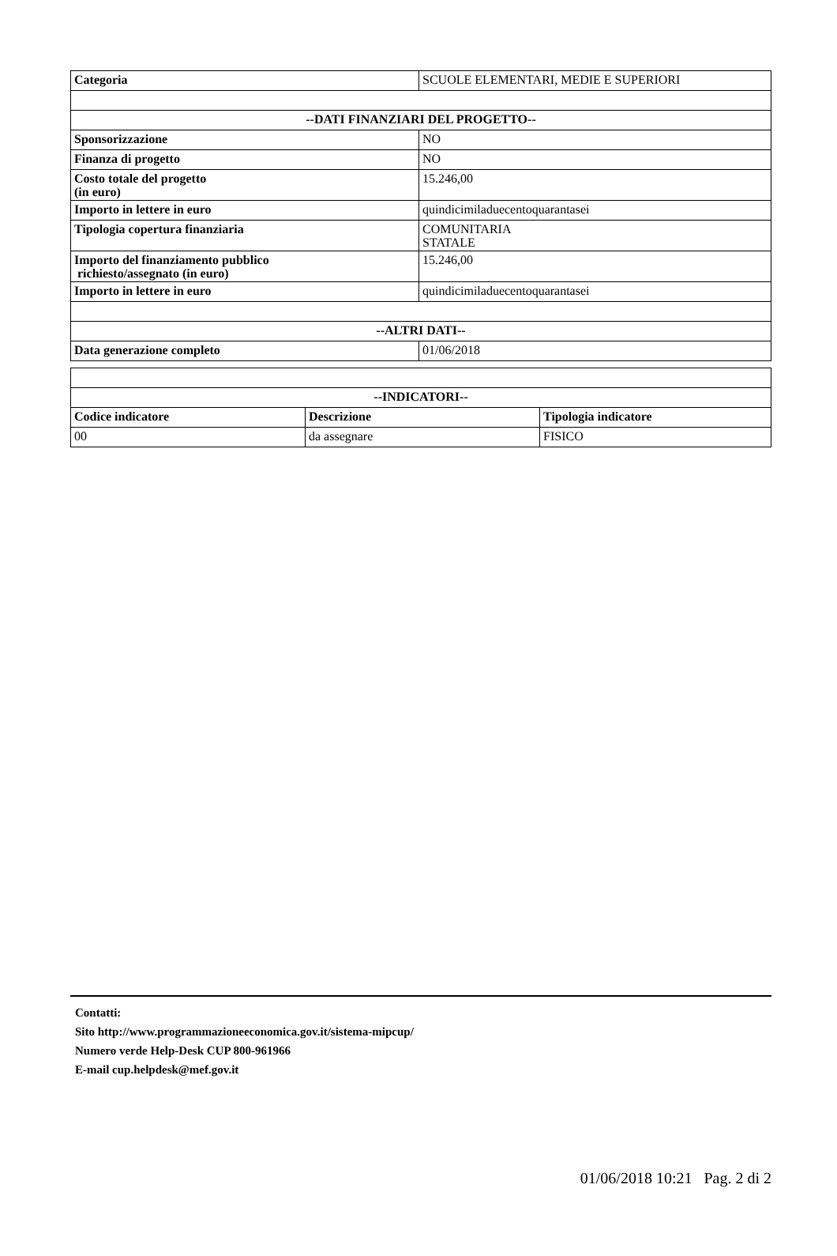| Categoria | SCUOLE ELEMENTARI, MEDIE E SUPERIORI |
| --DATI FINANZIARI DEL PROGETTO-- | |
| Sponsorizzazione | NO |
| Finanza di progetto | NO |
| Costo totale del progetto (in euro) | 15.246,00 |
| Importo in lettere in euro | quindicimiladuecentoquarantasei |
| Tipologia copertura finanziaria | COMUNITARIA STATALE |
| Importo del finanziamento pubblico richiesto/assegnato (in euro) | 15.246,00 |
| Importo in lettere in euro | quindicimiladuecentoquarantasei |
| --ALTRI DATI-- | |
| Data generazione completo | 01/06/2018 |
| --INDICATORI-- | | |
| --- | --- | --- |
| Codice indicatore | Descrizione | Tipologia indicatore |
| 00 | da assegnare | FISICO |
Contatti:
Sito http://www.programmazioneeconomica.gov.it/sistema-mipcup/
Numero verde Help-Desk CUP 800-961966
E-mail cup.helpdesk@mef.gov.it
01/06/2018 10:21 Pag. 2 di 2